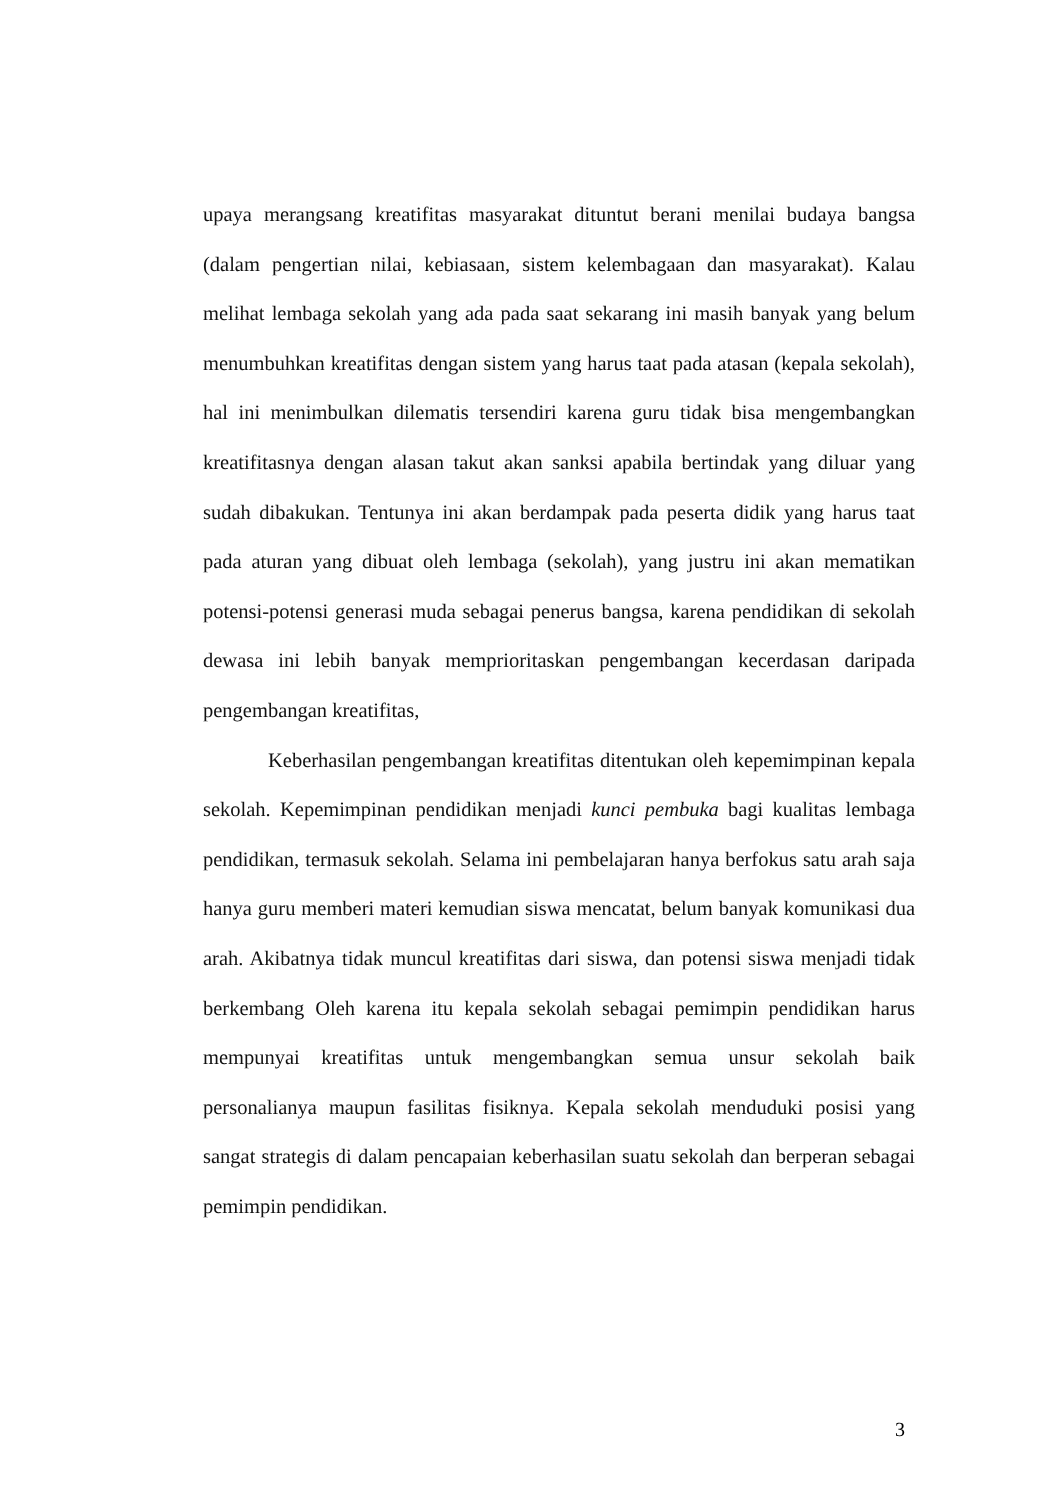upaya merangsang kreatifitas masyarakat dituntut berani menilai budaya bangsa (dalam pengertian nilai, kebiasaan, sistem kelembagaan dan masyarakat). Kalau melihat lembaga sekolah yang ada pada saat sekarang ini masih banyak yang belum menumbuhkan kreatifitas dengan sistem yang harus taat pada atasan (kepala sekolah), hal ini menimbulkan dilematis tersendiri karena guru tidak bisa mengembangkan kreatifitasnya dengan alasan takut akan sanksi apabila bertindak yang diluar yang sudah dibakukan. Tentunya ini akan berdampak pada peserta didik yang harus taat pada aturan yang dibuat oleh lembaga (sekolah), yang justru ini akan mematikan potensi-potensi generasi muda sebagai penerus bangsa, karena pendidikan di sekolah dewasa ini lebih banyak memprioritaskan pengembangan kecerdasan daripada pengembangan kreatifitas,
Keberhasilan pengembangan kreatifitas ditentukan oleh kepemimpinan kepala sekolah. Kepemimpinan pendidikan menjadi kunci pembuka bagi kualitas lembaga pendidikan, termasuk sekolah. Selama ini pembelajaran hanya berfokus satu arah saja hanya guru memberi materi kemudian siswa mencatat, belum banyak komunikasi dua arah. Akibatnya tidak muncul kreatifitas dari siswa, dan potensi siswa menjadi tidak berkembang Oleh karena itu kepala sekolah sebagai pemimpin pendidikan harus mempunyai kreatifitas untuk mengembangkan semua unsur sekolah baik personalianya maupun fasilitas fisiknya. Kepala sekolah menduduki posisi yang sangat strategis di dalam pencapaian keberhasilan suatu sekolah dan berperan sebagai pemimpin pendidikan.
3